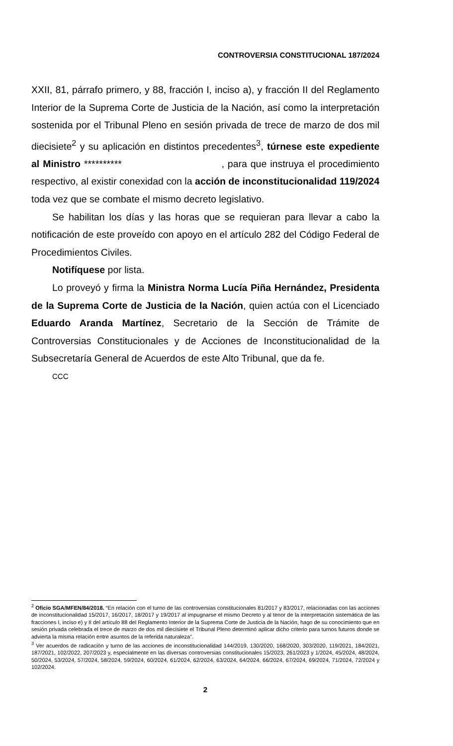CONTROVERSIA CONSTITUCIONAL 187/2024
XXII, 81, párrafo primero, y 88, fracción I, inciso a), y fracción II del Reglamento Interior de la Suprema Corte de Justicia de la Nación, así como la interpretación sostenida por el Tribunal Pleno en sesión privada de trece de marzo de dos mil diecisiete<sup>2</sup> y su aplicación en distintos precedentes<sup>3</sup>, túrnese este expediente al Ministro ********** , para que instruya el procedimiento respectivo, al existir conexidad con la acción de inconstitucionalidad 119/2024 toda vez que se combate el mismo decreto legislativo.
Se habilitan los días y las horas que se requieran para llevar a cabo la notificación de este proveído con apoyo en el artículo 282 del Código Federal de Procedimientos Civiles.
Notifíquese por lista.
Lo proveyó y firma la Ministra Norma Lucía Piña Hernández, Presidenta de la Suprema Corte de Justicia de la Nación, quien actúa con el Licenciado Eduardo Aranda Martínez, Secretario de la Sección de Trámite de Controversias Constitucionales y de Acciones de Inconstitucionalidad de la Subsecretaría General de Acuerdos de este Alto Tribunal, que da fe.
CCC
<sup>2</sup> Oficio SGA/MFEN/84/2018. “En relación con el turno de las controversias constitucionales 81/2017 y 83/2017, relacionadas con las acciones de inconstitucionalidad 15/2017, 16/2017, 18/2017 y 19/2017 al impugnarse el mismo Decreto y al tenor de la interpretación sistemática de las fracciones I, inciso e) y II del artículo 88 del Reglamento Interior de la Suprema Corte de Justicia de la Nación, hago de su conocimiento que en sesión privada celebrada el trece de marzo de dos mil diecisiete el Tribunal Pleno determinó aplicar dicho criterio para turnos futuros donde se advierta la misma relación entre asuntos de la referida naturaleza”.
<sup>3</sup> Ver acuerdos de radicación y turno de las acciones de inconstitucionalidad 144/2019, 130/2020, 168/2020, 303/2020, 119/2021, 184/2021, 187/2021, 102/2022, 207/2023 y, especialmente en las diversas controversias constitucionales 15/2023, 261/2023 y 1/2024, 45/2024, 48/2024, 50/2024, 53/2024, 57/2024, 58/2024, 59/2024, 60/2024, 61/2024, 62/2024, 63/2024, 64/2024, 66/2024, 67/2024, 69/2024, 71/2024, 72/2024 y 102/2024.
2